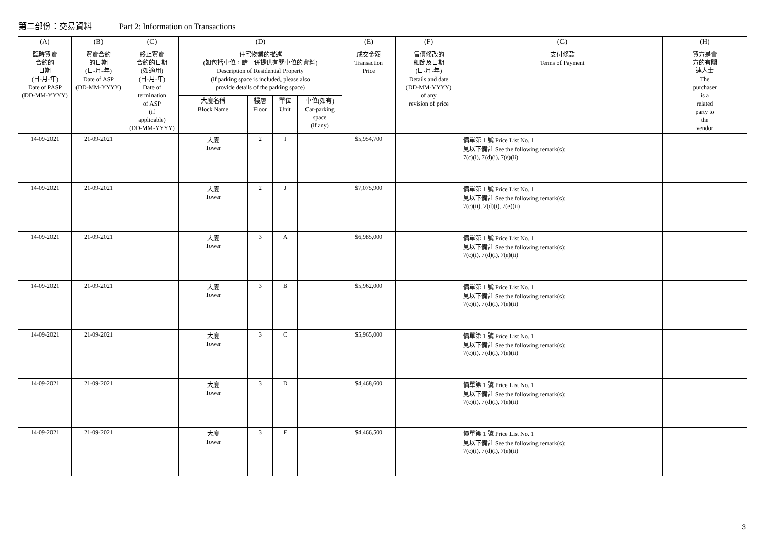第二部份：交易資料 Part 2: Information on Transactions
| (A) | (B) | (C) | (D) | | | | (E) | (F) | (G) | (H) |
| --- | --- | --- | --- | --- | --- | --- | --- | --- | --- | --- |
| 臨時買賣 合約的 日期 (日-月-年) Date of PASP (DD-MM-YYYY) | 買賣合約 的日期 (日-月-年) Date of ASP (DD-MM-YYYY) | 終止買賣 合約的日期 (如適用) (日-月-年) Date of termination of ASP (if applicable) (DD-MM-YYYY) | 住宅物業的描述 (如包括車位，請一併提供有關車位的資料) Description of Residential Property (if parking space is included, please also provide details of the parking space) | | | | 成交金額 Transaction Price | 售價修改的 細節及日期 (日-月-年) Details and date (DD-MM-YYYY) of any revision of price | 支付條款 Terms of Payment | 買方是賣 方的有關 連人士 The purchaser is a related party to the vendor |
| | | | 大廈名稱 Block Name | 樓層 Floor | 單位 Unit | 車位(如有) Car-parking space (if any) | | | | |
| 14-09-2021 | 21-09-2021 | | 大廈 Tower | 2 | I | | $5,954,700 | | 價單第 1 號 Price List No. 1 見以下備註 See the following remark(s): 7(c)(i), 7(d)(i), 7(e)(ii) | |
| 14-09-2021 | 21-09-2021 | | 大廈 Tower | 2 | J | | $7,075,900 | | 價單第 1 號 Price List No. 1 見以下備註 See the following remark(s): 7(c)(ii), 7(d)(i), 7(e)(ii) | |
| 14-09-2021 | 21-09-2021 | | 大廈 Tower | 3 | A | | $6,985,000 | | 價單第 1 號 Price List No. 1 見以下備註 See the following remark(s): 7(c)(i), 7(d)(i), 7(e)(ii) | |
| 14-09-2021 | 21-09-2021 | | 大廈 Tower | 3 | B | | $5,962,000 | | 價單第 1 號 Price List No. 1 見以下備註 See the following remark(s): 7(c)(i), 7(d)(i), 7(e)(ii) | |
| 14-09-2021 | 21-09-2021 | | 大廈 Tower | 3 | C | | $5,965,000 | | 價單第 1 號 Price List No. 1 見以下備註 See the following remark(s): 7(c)(i), 7(d)(i), 7(e)(ii) | |
| 14-09-2021 | 21-09-2021 | | 大廈 Tower | 3 | D | | $4,468,600 | | 價單第 1 號 Price List No. 1 見以下備註 See the following remark(s): 7(c)(i), 7(d)(i), 7(e)(ii) | |
| 14-09-2021 | 21-09-2021 | | 大廈 Tower | 3 | F | | $4,466,500 | | 價單第 1 號 Price List No. 1 見以下備註 See the following remark(s): 7(c)(i), 7(d)(i), 7(e)(ii) | |
3